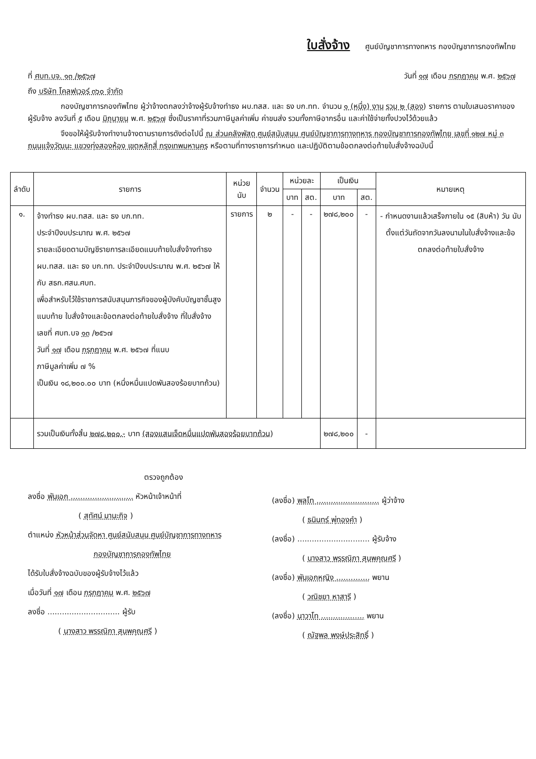ใบสั่งจ้าง
ศูนย์บัญชาการทางทหาร กองบัญชาการกองทัพไทย
ที่ ศบท.บจ. ๑๓ /๒๕๖๗ วันที่ ๑๗ เดือน กรกฎาคม พ.ศ. ๒๕๖๗
ถึง บริษัท โคลฟเวอร์ ๓๖๐ จำกัด
กองบัญชาการกองทัพไทย ผู้ว่าจ้างตกลงว่าจ้างผู้รับจ้างทำธง ผบ.ทสส. และ ธง บก.ทท. จำนวน ๑ (หนึ่ง) งาน รวม ๒ (สอง) รายการ ตามใบเสนอราคาของผู้รับจ้าง ลงวันที่ ๕ เดือน มิถุนายน พ.ศ. ๒๕๖๗ ซึ่งเป็นราคาที่รวมภาษีมูลค่าเพิ่ม ค่าขนส่ง รวมทั้งภาษีอากรอื่น และค่าใช้จ่ายทั้งปวงไว้ด้วยแล้ว
จึงขอให้ผู้รับจ้างทำงานจ้างตามรายการดังต่อไปนี้ ณ ส่วนคลังพัสดุ ศูนย์สนับสนุน ศูนย์บัญชาการทางทหาร กองบัญชาการกองทัพไทย เลขที่ ๑๒๗ หมู่ ๓ ถนนแจ้งวัฒนะ แขวงทุ่งสองห้อง เขตหลักสี่ กรุงเทพมหานคร หรือตามที่ทางราชการกำหนด และปฏิบัติตามข้อตกลงต่อท้ายใบสั่งจ้างฉบับนี้
| ลำดับ | รายการ | หน่วยนับ | จำนวน | หน่วยละ | | เป็นเงิน | | หมายเหตุ |
| --- | --- | --- | --- | --- | --- | --- | --- | --- |
| | | | | บาท | สต. | บาท | สต. | |
| ๑. | จ้างทำธง ผบ.ทสส. และ ธง บก.ทท. ประจำปีงบประมาณ พ.ศ. ๒๕๖๗ รายละเอียดตามบัญชีรายการละเอียดแนบท้ายใบสั่งจ้างทำธง ผบ.ทสส. และ ธง บก.ทท. ประจำปีงบประมาณ พ.ศ. ๒๕๖๗ ให้กับ สธก.ศสน.ศบท. เพื่อสำหรับไว้ใช้ราชการสนับสนุนภารกิจของผู้บังคับบัญชาชั้นสูง แนบท้าย ใบสั่งจ้างและข้อตกลงต่อท้ายใบสั่งจ้าง ที่ใบสั่งจ้าง เลขที่ ศบท.บจ ๑๓ /๒๕๖๗ วันที่ ๑๗ เดือน กรกฎาคม พ.ศ. ๒๕๖๗ ที่แนบ ภาษีมูลค่าเพิ่ม ๗ % เป็นเงิน ๑๘,๒๐๐.๐๐ บาท (หนึ่งหมื่นแปดพันสองร้อยบาทถ้วน) | รายการ | ๒ | - | - | ๒๗๘,๒๐๐ | - | - กำหนดงานแล้วเสร็จภายใน ๑๕ (สิบห้า) วัน นับตั้งแต่วันถัดจากวันลงนามในใบสั่งจ้างและข้อตกลงต่อท้ายใบสั่งจ้าง |
| | รวมเป็นเงินทั้งสิ้น ๒๗๘,๒๐๐.- บาท (สองแสนเจ็ดหมื่นแปดพันสองร้อยบาทถ้วน) | | | | | ๒๗๘,๒๐๐ | - | |
ตรวจถูกต้อง
ลงชื่อ พันเอก .......................... หัวหน้าเจ้าหน้าที่
( สุทัศน์ มานะกิจ )
ตำแหน่ง หัวหน้าส่วนจัดหา ศูนย์สนับสนุน ศูนย์บัญชาการทางทหาร
กองบัญชาการกองทัพไทย
ได้รับใบสั่งจ้างฉบับของผู้รับจ้างไว้แล้ว
เมื่อวันที่ ๑๗ เดือน กรกฎาคม พ.ศ. ๒๕๖๗
ลงชื่อ .............................. ผู้รับ
( นางสาว พรรณิภา สุนพคุณศรี )
(ลงชื่อ) พลโท .......................... ผู้ว่าจ้าง
( ธนินทร์ พุ่ทองคำ )
(ลงชื่อ) .............................. ผู้รับจ้าง
( นางสาว พรรณิภา สุนพคุณศรี )
(ลงชื่อ) พันเอกหญิง .............. พยาน
( วณิชยา หาสารี )
(ลงชื่อ) นาวาโท .................. พยาน
( ณัฐพล พงษ์ประสิทธิ์ )